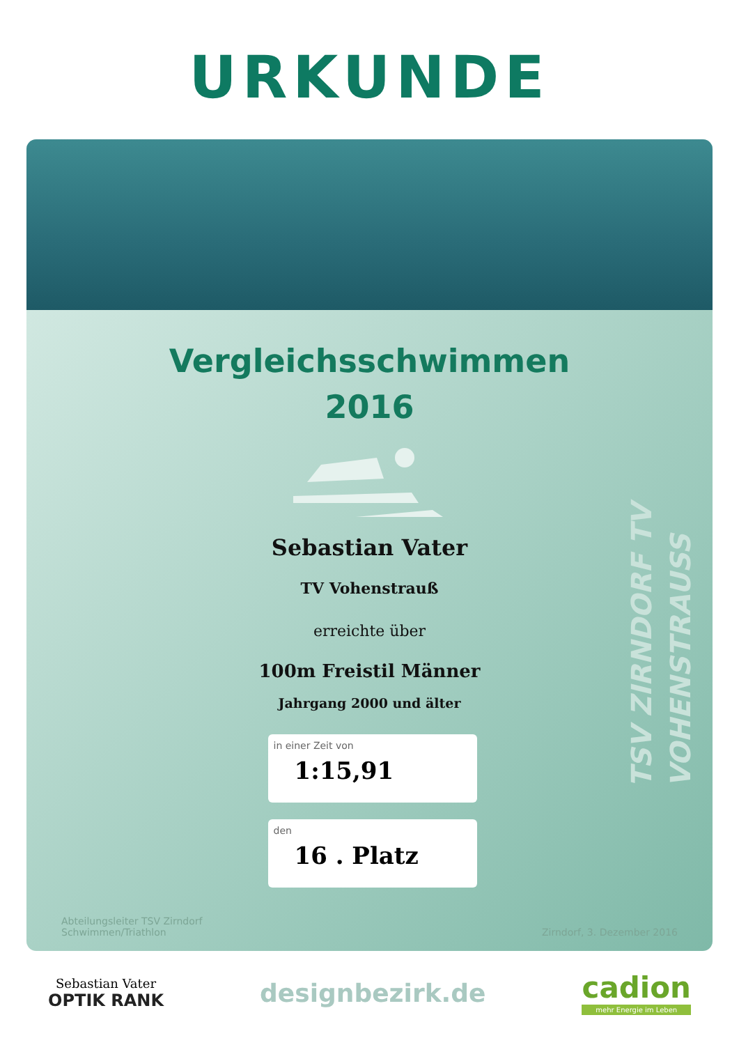URKUNDE
TSV ZIRNDORF TV VOHENSTRAUSS
Vergleichsschwimmen
2016
Sebastian Vater
TV Vohenstrauß
erreichte über
100m Freistil Männer
Jahrgang 2000 und älter
in einer Zeit von
1:15,91
den
16 . Platz
Abteilungsleiter TSV Zirndorf
Schwimmen/Triathlon
Zirndorf, 3. Dezember 2016
Sebastian Vater
OPTIK RANK
designbezirk.de
cadion
mehr Energie im Leben